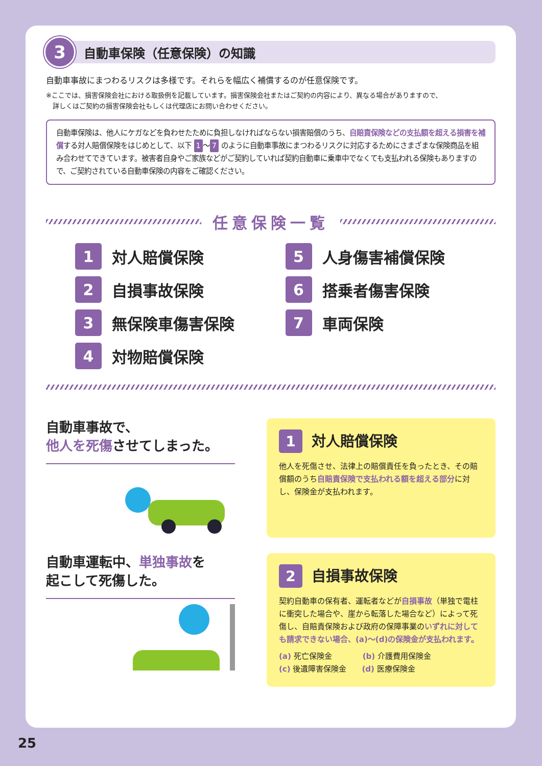3
自動車保険（任意保険）の知識
自動車事故にまつわるリスクは多様です。それらを幅広く補償するのが任意保険です。
※ここでは、損害保険会社における取扱例を記載しています。損害保険会社またはご契約の内容により、異なる場合がありますので、
　詳しくはご契約の損害保険会社もしくは代理店にお問い合わせください。
自動車保険は、他人にケガなどを負わせたために負担しなければならない損害賠償のうち、自賠責保険などの支払額を超える損害を補償する対人賠償保険をはじめとして、以下 1 ～ 7 のように自動車事故にまつわるリスクに対応するためにさまざまな保険商品を組み合わせてできています。被害者自身やご家族などがご契約していれば契約自動車に乗車中でなくても支払われる保険もありますので、ご契約されている自動車保険の内容をご確認ください。
任意保険一覧
1 対人賠償保険
5 人身傷害補償保険
2 自損事故保険
6 搭乗者傷害保険
3 無保険車傷害保険
7 車両保険
4 対物賠償保険
自動車事故で、
他人を死傷させてしまった。
1 対人賠償保険
他人を死傷させ、法律上の賠償責任を負ったとき、その賠償額のうち自賠責保険で支払われる額を超える部分に対し、保険金が支払われます。
自動車運転中、単独事故を
起こして死傷した。
2 自損事故保険
契約自動車の保有者、運転者などが自損事故（単独で電柱に衝突した場合や、崖から転落した場合など）によって死傷し、自賠責保険および政府の保障事業のいずれに対しても請求できない場合、(a)～(d)の保険金が支払われます。
(a) 死亡保険金　　　　(b) 介護費用保険金
(c) 後遺障害保険金　　(d) 医療保険金
25